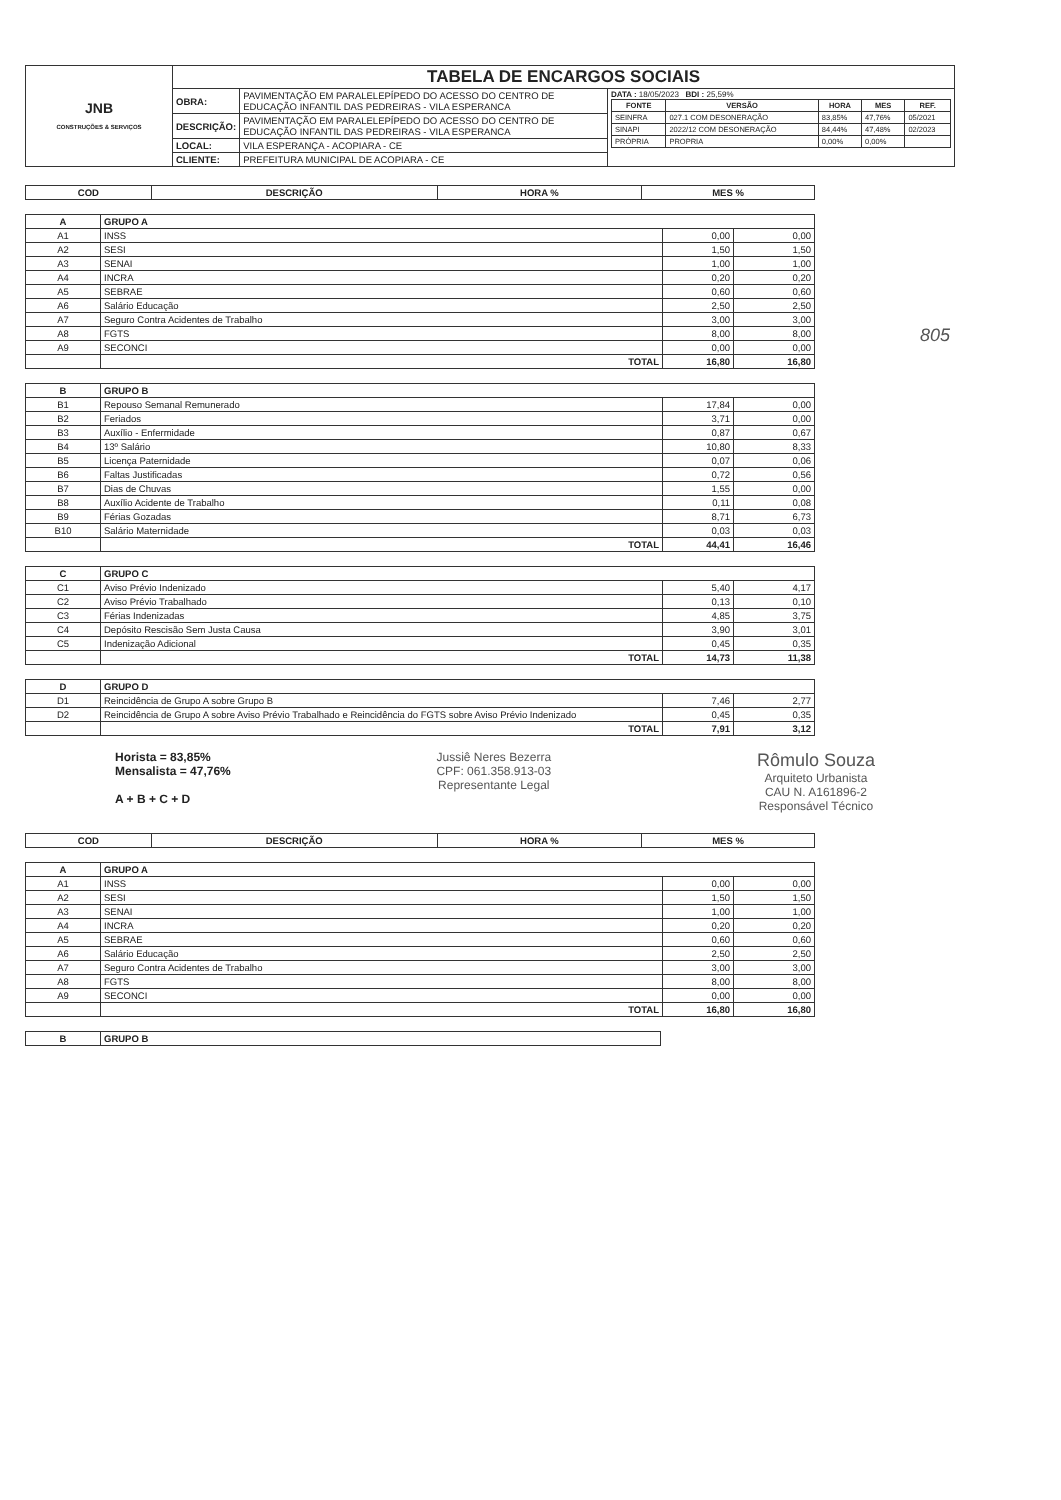805
| JNB CONSTRUÇÕES & SERVIÇOS | TABELA DE ENCARGOS SOCIAIS | | |
| | OBRA: | PAVIMENTAÇÃO EM PARALELEPÍPEDO DO ACESSO DO CENTRO DE EDUCAÇÃO INFANTIL DAS PEDREIRAS - VILA ESPERANCA | DATA : 18/05/2023 BDI : 25,59% / FONTE / VERSÃO / HORA / MES / REF. / / --- / --- / --- / --- / --- / / SEINFRA / 027.1 COM DESONERAÇÃO / 83,85% / 47,76% / 05/2021 / / SINAPI / 2022/12 COM DESONERAÇÃO / 84,44% / 47,48% / 02/2023 / / PRÓPRIA / PROPRIA / 0,00% / 0,00% / / |
| | DESCRIÇÃO: | PAVIMENTAÇÃO EM PARALELEPÍPEDO DO ACESSO DO CENTRO DE EDUCAÇÃO INFANTIL DAS PEDREIRAS - VILA ESPERANCA | |
| | LOCAL: | VILA ESPERANÇA - ACOPIARA - CE | |
| | CLIENTE: | PREFEITURA MUNICIPAL DE ACOPIARA - CE | |
| COD | DESCRIÇÃO | HORA % | MES % |
| --- | --- | --- | --- |
| A | GRUPO A | | |
| A1 | INSS | 0,00 | 0,00 |
| A2 | SESI | 1,50 | 1,50 |
| A3 | SENAI | 1,00 | 1,00 |
| A4 | INCRA | 0,20 | 0,20 |
| A5 | SEBRAE | 0,60 | 0,60 |
| A6 | Salário Educação | 2,50 | 2,50 |
| A7 | Seguro Contra Acidentes de Trabalho | 3,00 | 3,00 |
| A8 | FGTS | 8,00 | 8,00 |
| A9 | SECONCI | 0,00 | 0,00 |
| | TOTAL | 16,80 | 16,80 |
| B | GRUPO B | | |
| B1 | Repouso Semanal Remunerado | 17,84 | 0,00 |
| B2 | Feriados | 3,71 | 0,00 |
| B3 | Auxílio - Enfermidade | 0,87 | 0,67 |
| B4 | 13º Salário | 10,80 | 8,33 |
| B5 | Licença Paternidade | 0,07 | 0,06 |
| B6 | Faltas Justificadas | 0,72 | 0,56 |
| B7 | Dias de Chuvas | 1,55 | 0,00 |
| B8 | Auxílio Acidente de Trabalho | 0,11 | 0,08 |
| B9 | Férias Gozadas | 8,71 | 6,73 |
| B10 | Salário Maternidade | 0,03 | 0,03 |
| | TOTAL | 44,41 | 16,46 |
| C | GRUPO C | | |
| C1 | Aviso Prévio Indenizado | 5,40 | 4,17 |
| C2 | Aviso Prévio Trabalhado | 0,13 | 0,10 |
| C3 | Férias Indenizadas | 4,85 | 3,75 |
| C4 | Depósito Rescisão Sem Justa Causa | 3,90 | 3,01 |
| C5 | Indenização Adicional | 0,45 | 0,35 |
| | TOTAL | 14,73 | 11,38 |
| D | GRUPO D | | |
| D1 | Reincidência de Grupo A sobre Grupo B | 7,46 | 2,77 |
| D2 | Reincidência de Grupo A sobre Aviso Prévio Trabalhado e Reincidência do FGTS sobre Aviso Prévio Indenizado | 0,45 | 0,35 |
| | TOTAL | 7,91 | 3,12 |
Horista = 83,85%
Mensalista = 47,76%
A + B + C + D
Jussiê Neres Bezerra
CPF: 061.358.913-03
Representante Legal
Rômulo Souza
Arquiteto Urbanista
CAU N. A161896-2
Responsável Técnico
| COD | DESCRIÇÃO | HORA % | MES % |
| --- | --- | --- | --- |
| A | GRUPO A | | |
| A1 | INSS | 0,00 | 0,00 |
| A2 | SESI | 1,50 | 1,50 |
| A3 | SENAI | 1,00 | 1,00 |
| A4 | INCRA | 0,20 | 0,20 |
| A5 | SEBRAE | 0,60 | 0,60 |
| A6 | Salário Educação | 2,50 | 2,50 |
| A7 | Seguro Contra Acidentes de Trabalho | 3,00 | 3,00 |
| A8 | FGTS | 8,00 | 8,00 |
| A9 | SECONCI | 0,00 | 0,00 |
| | TOTAL | 16,80 | 16,80 |
| B | GRUPO B |